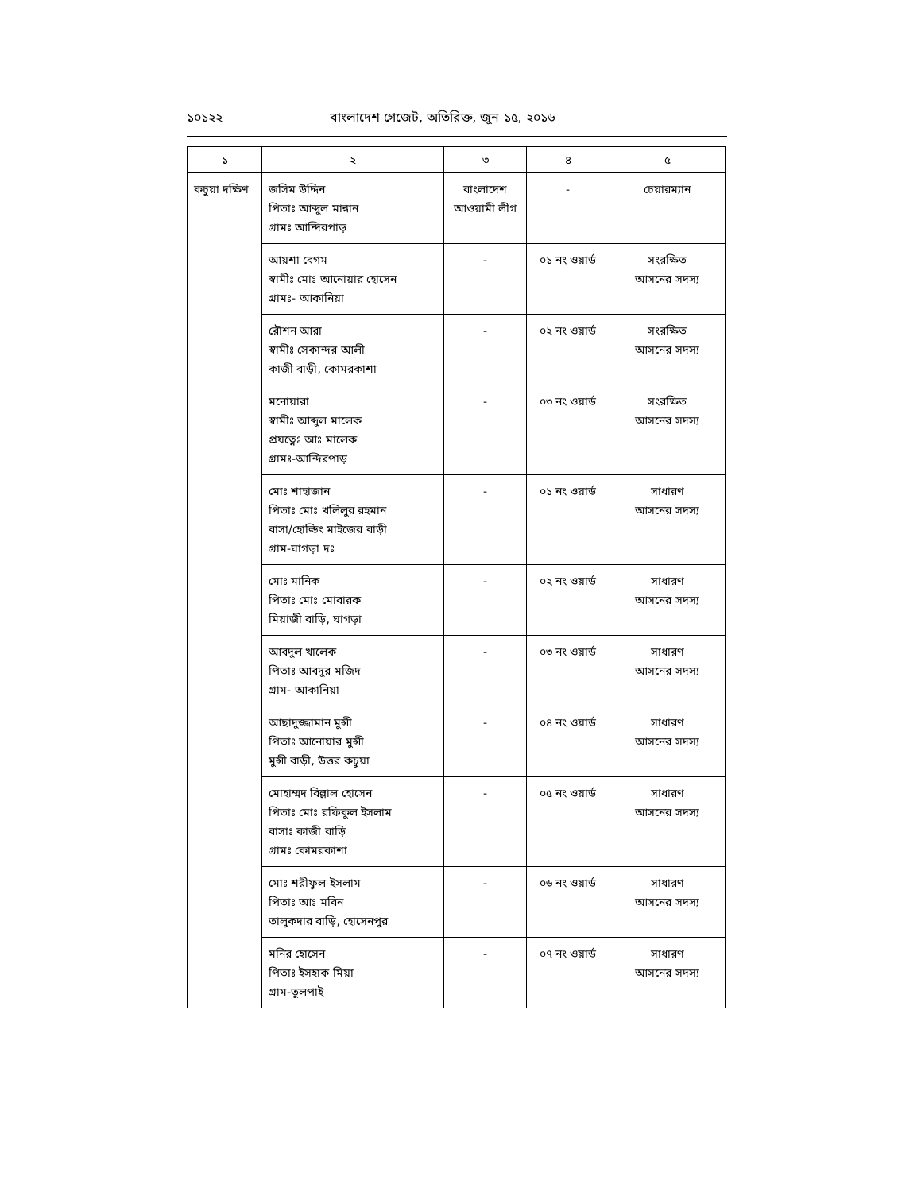১০১২২ বাংলাদেশ গেজেট, অতিরিক্ত, জুন ১৫, ২০১৬
| ১ | ২ | ৩ | ৪ | ৫ |
| --- | --- | --- | --- | --- |
| কচুয়া দক্ষিণ | জসিম উদ্দিন পিতাঃ আব্দুল মান্নান গ্রামঃ আন্দিরপাড় | বাংলাদেশ আওয়ামী লীগ | - | চেয়ারম্যান |
| | আয়শা বেগম স্বামীঃ মোঃ আনোয়ার হোসেন গ্রামঃ- আকানিয়া | - | ০১ নং ওয়ার্ড | সংরক্ষিত আসনের সদস্য |
| | রৌশন আরা স্বামীঃ সেকান্দর আলী কাজী বাড়ী, কোমরকাশা | - | ০২ নং ওয়ার্ড | সংরক্ষিত আসনের সদস্য |
| | মনোয়ারা স্বামীঃ আব্দুল মালেক প্রযত্নেঃ আঃ মালেক গ্রামঃ-আন্দিরপাড় | - | ০৩ নং ওয়ার্ড | সংরক্ষিত আসনের সদস্য |
| | মোঃ শাহাজান পিতাঃ মোঃ খলিলুর রহমান বাসা/হোল্ডিং মাইজের বাড়ী গ্রাম-ঘাগড়া দঃ | - | ০১ নং ওয়ার্ড | সাধারণ আসনের সদস্য |
| | মোঃ মানিক পিতাঃ মোঃ মোবারক মিয়াজী বাড়ি, ঘাগড়া | - | ০২ নং ওয়ার্ড | সাধারণ আসনের সদস্য |
| | আবদুল খালেক পিতাঃ আবদুর মজিদ গ্রাম- আকানিয়া | - | ০৩ নং ওয়ার্ড | সাধারণ আসনের সদস্য |
| | আছাদুজ্জামান মুন্সী পিতাঃ আনোয়ার মুন্সী মুন্সী বাড়ী, উত্তর কচুয়া | - | ০৪ নং ওয়ার্ড | সাধারণ আসনের সদস্য |
| | মোহাম্মদ বিল্লাল হোসেন পিতাঃ মোঃ রফিকুল ইসলাম বাসাঃ কাজী বাড়ি গ্রামঃ কোমরকাশা | - | ০৫ নং ওয়ার্ড | সাধারণ আসনের সদস্য |
| | মোঃ শরীফুল ইসলাম পিতাঃ আঃ মবিন তালুকদার বাড়ি, হোসেনপুর | - | ০৬ নং ওয়ার্ড | সাধারণ আসনের সদস্য |
| | মনির হোসেন পিতাঃ ইসহাক মিয়া গ্রাম-তুলপাই | - | ০৭ নং ওয়ার্ড | সাধারণ আসনের সদস্য |